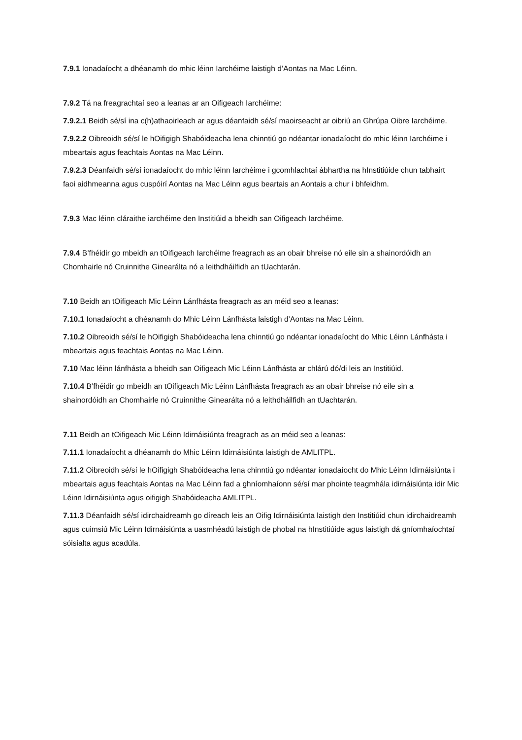7.9.1 Ionadaíocht a dhéanamh do mhic léinn Iarchéime laistigh d’Aontas na Mac Léinn.
7.9.2 Tá na freagrachtaí seo a leanas ar an Oifigeach Iarchéime:
7.9.2.1 Beidh sé/sí ina c(h)athaoirleach ar agus déanfaidh sé/sí maoirseacht ar oibriú an Ghrúpa Oibre Iarchéime.
7.9.2.2 Oibreoidh sé/sí le hOifigigh Shabóideacha lena chinntiú go ndéantar ionadaíocht do mhic léinn Iarchéime i mbeartais agus feachtais Aontas na Mac Léinn.
7.9.2.3 Déanfaidh sé/sí ionadaíocht do mhic léinn Iarchéime i gcomhlachtaí ábhartha na hInstitiúide chun tabhairt faoi aidhmeanna agus cuspóirí Aontas na Mac Léinn agus beartais an Aontais a chur i bhfeidhm.
7.9.3 Mac léinn cláraithe iarchéime den Institiúid a bheidh san Oifigeach Iarchéime.
7.9.4 B’fhéidir go mbeidh an tOifigeach Iarchéime freagrach as an obair bhreise nó eile sin a shainordóidh an Chomhairle nó Cruinnithe Ginearálta nó a leithdháilfidh an tUachtarán.
7.10 Beidh an tOifigeach Mic Léinn Lánfhásta freagrach as an méid seo a leanas:
7.10.1 Ionadaíocht a dhéanamh do Mhic Léinn Lánfhásta laistigh d’Aontas na Mac Léinn.
7.10.2 Oibreoidh sé/sí le hOifigigh Shabóideacha lena chinntiú go ndéantar ionadaíocht do Mhic Léinn Lánfhásta i mbeartais agus feachtais Aontas na Mac Léinn.
7.10 Mac léinn lánfhásta a bheidh san Oifigeach Mic Léinn Lánfhásta ar chlárú dó/di leis an Institiúid.
7.10.4 B’fhéidir go mbeidh an tOifigeach Mic Léinn Lánfhásta freagrach as an obair bhreise nó eile sin a shainordóidh an Chomhairle nó Cruinnithe Ginearálta nó a leithdháilfidh an tUachtarán.
7.11 Beidh an tOifigeach Mic Léinn Idirnáisiúnta freagrach as an méid seo a leanas:
7.11.1 Ionadaíocht a dhéanamh do Mhic Léinn Idirnáisiúnta laistigh de AMLITPL.
7.11.2 Oibreoidh sé/sí le hOifigigh Shabóideacha lena chinntiú go ndéantar ionadaíocht do Mhic Léinn Idirnáisiúnta i mbeartais agus feachtais Aontas na Mac Léinn fad a ghníomhaíonn sé/sí mar phointe teagmhála idirnáisiúnta idir Mic Léinn Idirnáisiúnta agus oifigigh Shabóideacha AMLITPL.
7.11.3 Déanfaidh sé/sí idirchaidreamh go díreach leis an Oifig Idirnáisiúnta laistigh den Institiúid chun idirchaidreamh agus cuimsiú Mic Léinn Idirnáisiúnta a uasmhéadú laistigh de phobal na hInstitiúide agus laistigh dá gníomhaíochtaí sóisialta agus acadúla.